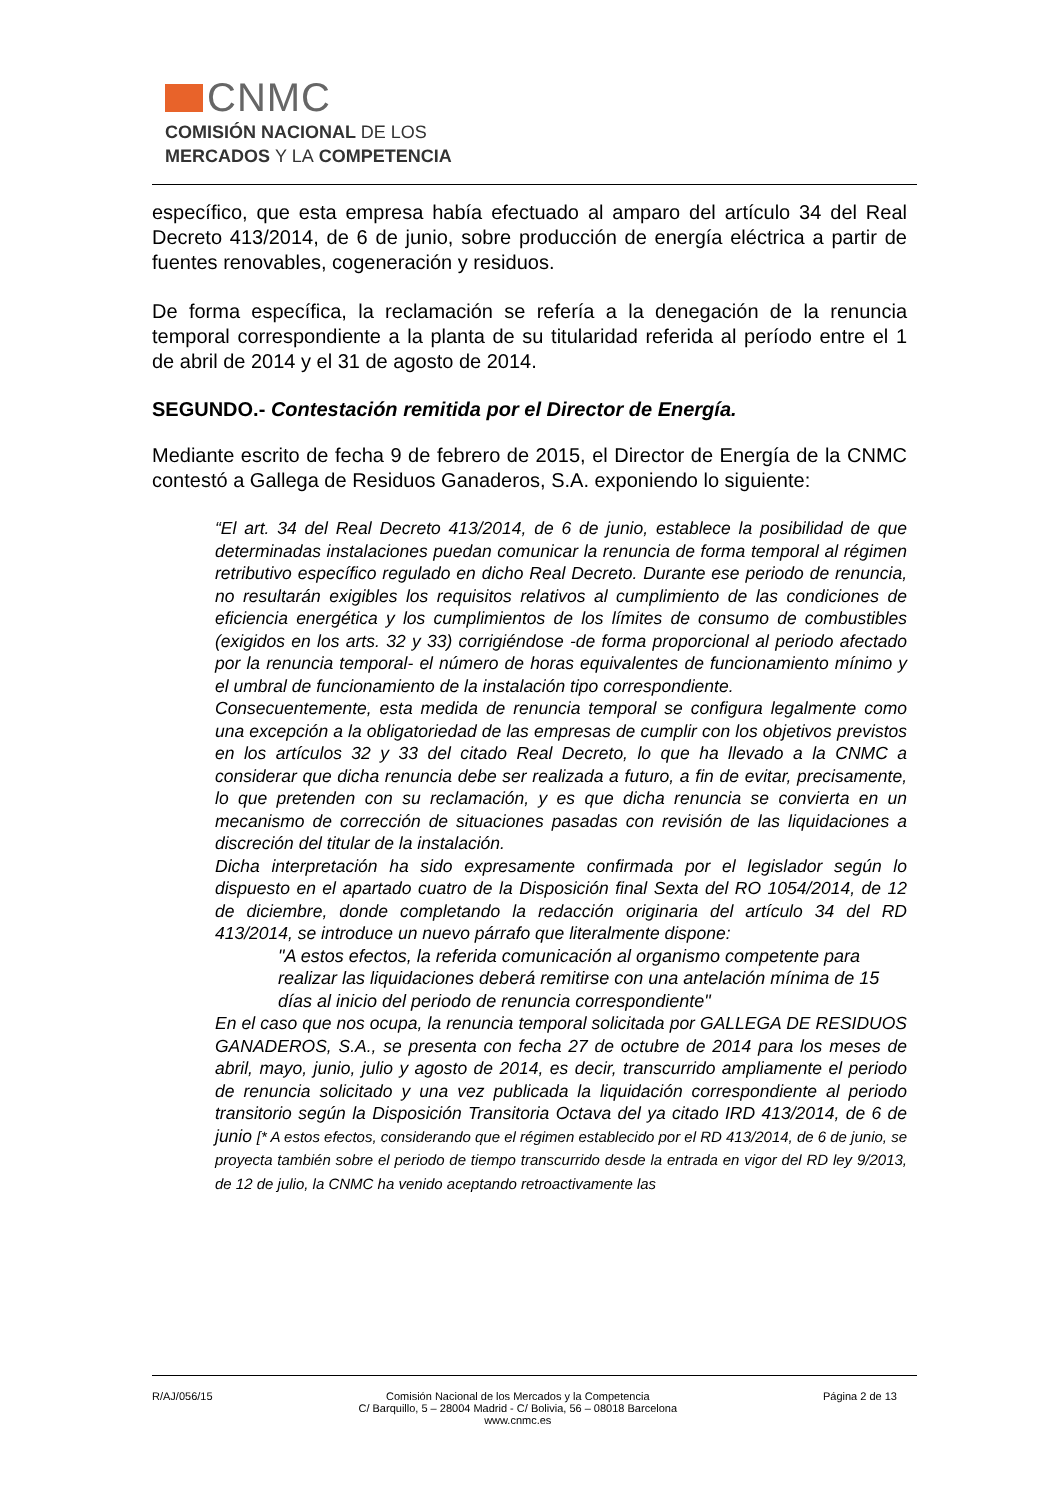CNMC
COMISIÓN NACIONAL DE LOS
MERCADOS Y LA COMPETENCIA
específico, que esta empresa había efectuado al amparo del artículo 34 del Real Decreto 413/2014, de 6 de junio, sobre producción de energía eléctrica a partir de fuentes renovables, cogeneración y residuos.
De forma específica, la reclamación se refería a la denegación de la renuncia temporal correspondiente a la planta de su titularidad referida al período entre el 1 de abril de 2014 y el 31 de agosto de 2014.
SEGUNDO.- Contestación remitida por el Director de Energía.
Mediante escrito de fecha 9 de febrero de 2015, el Director de Energía de la CNMC contestó a Gallega de Residuos Ganaderos, S.A. exponiendo lo siguiente:
“El art. 34 del Real Decreto 413/2014, de 6 de junio, establece la posibilidad de que determinadas instalaciones puedan comunicar la renuncia de forma temporal al régimen retributivo específico regulado en dicho Real Decreto. Durante ese periodo de renuncia, no resultarán exigibles los requisitos relativos al cumplimiento de las condiciones de eficiencia energética y los cumplimientos de los límites de consumo de combustibles (exigidos en los arts. 32 y 33) corrigiéndose -de forma proporcional al periodo afectado por la renuncia temporal- el número de horas equivalentes de funcionamiento mínimo y el umbral de funcionamiento de la instalación tipo correspondiente.
Consecuentemente, esta medida de renuncia temporal se configura legalmente como una excepción a la obligatoriedad de las empresas de cumplir con los objetivos previstos en los artículos 32 y 33 del citado Real Decreto, lo que ha llevado a la CNMC a considerar que dicha renuncia debe ser realizada a futuro, a fin de evitar, precisamente, lo que pretenden con su reclamación, y es que dicha renuncia se convierta en un mecanismo de corrección de situaciones pasadas con revisión de las liquidaciones a discreción del titular de la instalación.
Dicha interpretación ha sido expresamente confirmada por el legislador según lo dispuesto en el apartado cuatro de la Disposición final Sexta del RO 1054/2014, de 12 de diciembre, donde completando la redacción originaria del artículo 34 del RD 413/2014, se introduce un nuevo párrafo que literalmente dispone:
"A estos efectos, la referida comunicación al organismo competente para realizar las liquidaciones deberá remitirse con una antelación mínima de 15 días al inicio del periodo de renuncia correspondiente"
En el caso que nos ocupa, la renuncia temporal solicitada por GALLEGA DE RESIDUOS GANADEROS, S.A., se presenta con fecha 27 de octubre de 2014 para los meses de abril, mayo, junio, julio y agosto de 2014, es decir, transcurrido ampliamente el periodo de renuncia solicitado y una vez publicada la liquidación correspondiente al periodo transitorio según la Disposición Transitoria Octava del ya citado IRD 413/2014, de 6 de junio [* A estos efectos, considerando que el régimen establecido por el RD 413/2014, de 6 de junio, se proyecta también sobre el periodo de tiempo transcurrido desde la entrada en vigor del RD ley 9/2013, de 12 de julio, la CNMC ha venido aceptando retroactivamente las
R/AJ/056/15 Comisión Nacional de los Mercados y la Competencia
C/ Barquillo, 5 – 28004 Madrid - C/ Bolivia, 56 – 08018 Barcelona
www.cnmc.es
Página 2 de 13